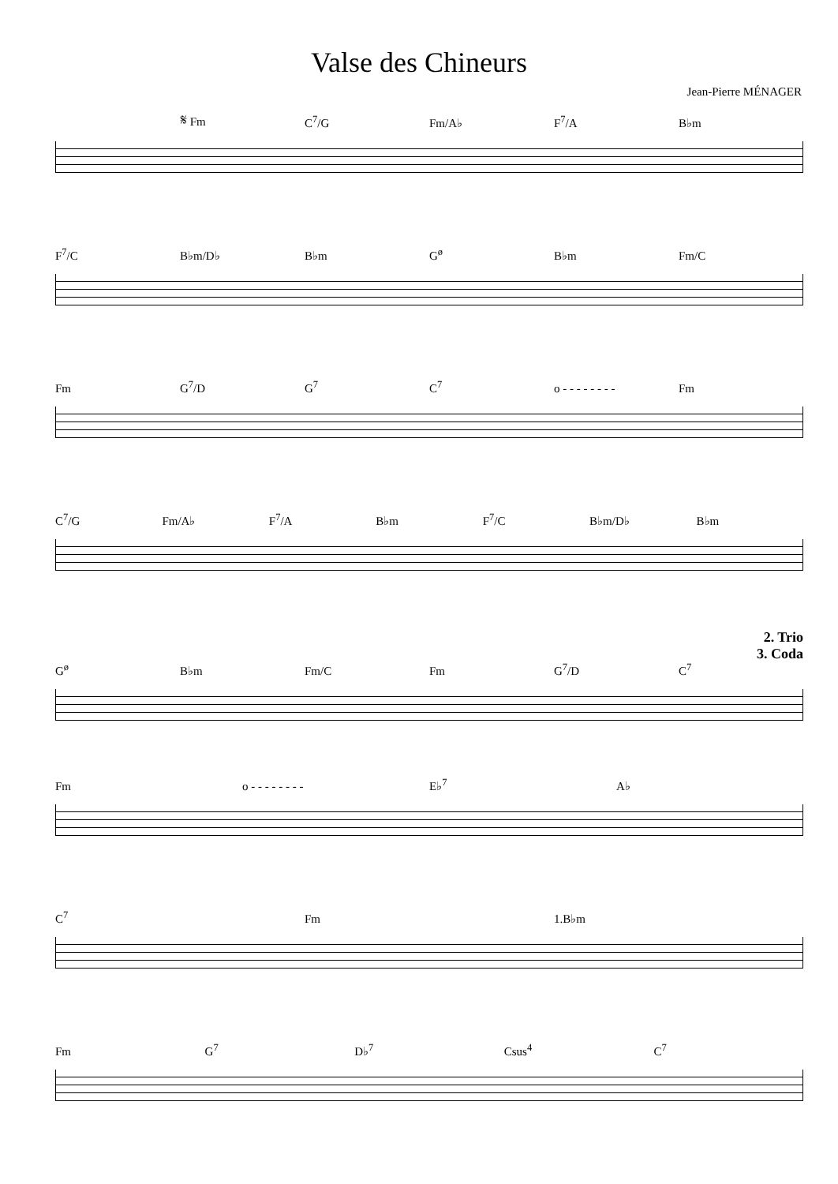Valse des Chineurs
Jean-Pierre MÉNAGER
𝄋 Fm C<sup>7</sup>/G Fm/A♭ F<sup>7</sup>/A B♭m
F<sup>7</sup>/C B♭m/D♭ B♭m G<sup>ø</sup> B♭m Fm/C
Fm G<sup>7</sup>/D G<sup>7</sup> C<sup>7</sup> o - - - - - - - - Fm
C<sup>7</sup>/G Fm/A♭ F<sup>7</sup>/A B♭m F<sup>7</sup>/C B♭m/D♭ B♭m
2. Trio
3. Coda
G<sup>ø</sup> B♭m Fm/C Fm G<sup>7</sup>/D C<sup>7</sup>
Fm o - - - - - - - - E♭<sup>7</sup> A♭
C<sup>7</sup> Fm 1.B♭m
Fm G<sup>7</sup> D♭<sup>7</sup> Csus<sup>4</sup> C<sup>7</sup>